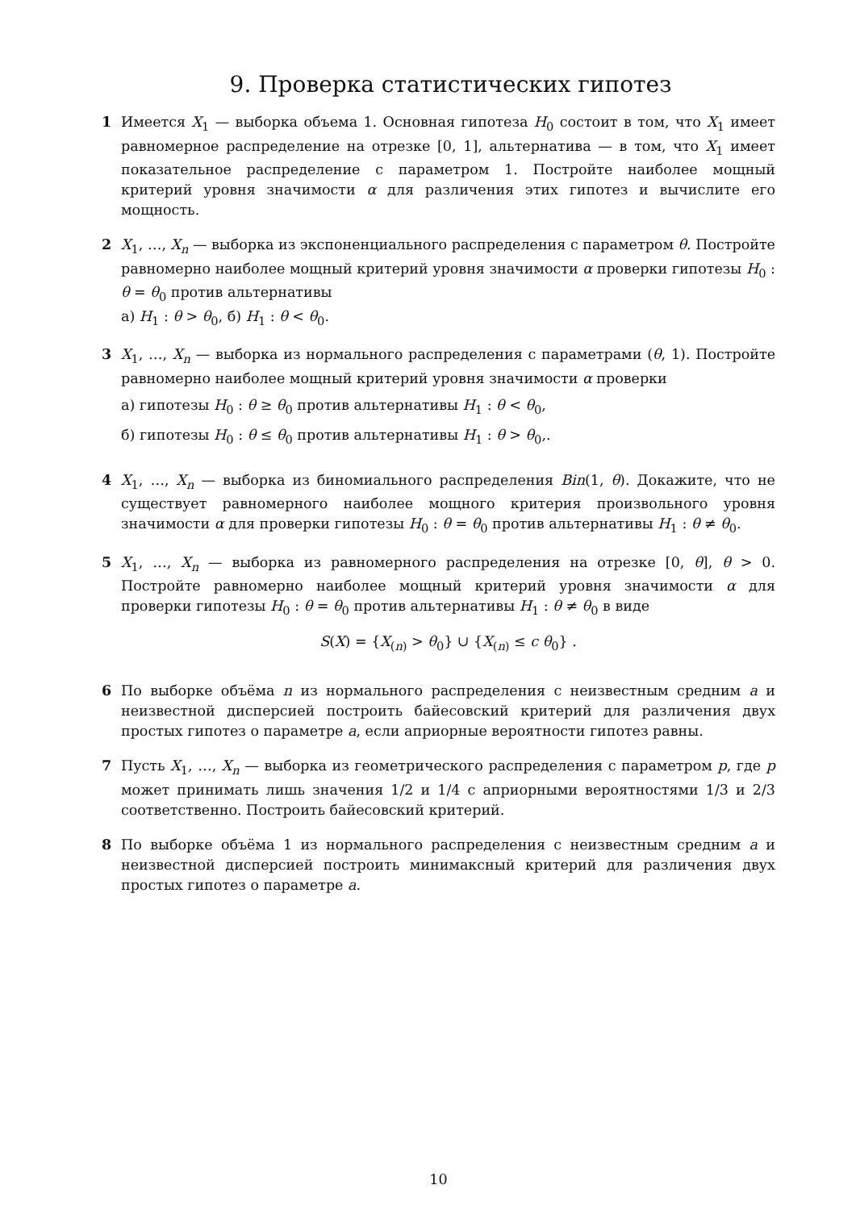9. Проверка статистических гипотез
1 Имеется X<sub>1</sub> — выборка объема 1. Основная гипотеза H<sub>0</sub> состоит в том, что X<sub>1</sub> имеет равномерное распределение на отрезке [0, 1], альтернатива — в том, что X<sub>1</sub> имеет показательное распределение с параметром 1. Постройте наиболее мощный критерий уровня значимости α для различения этих гипотез и вычислите его мощность.
2 X<sub>1</sub>, …, X<sub>n</sub> — выборка из экспоненциального распределения с параметром θ. Постройте равномерно наиболее мощный критерий уровня значимости α проверки гипотезы H<sub>0</sub> : θ = θ<sub>0</sub> против альтернативы
а) H<sub>1</sub> : θ > θ<sub>0</sub>, б) H<sub>1</sub> : θ < θ<sub>0</sub>.
3 X<sub>1</sub>, …, X<sub>n</sub> — выборка из нормального распределения с параметрами (θ, 1). Постройте равномерно наиболее мощный критерий уровня значимости α проверки
а) гипотезы H<sub>0</sub> : θ ≥ θ<sub>0</sub> против альтернативы H<sub>1</sub> : θ < θ<sub>0</sub>,
б) гипотезы H<sub>0</sub> : θ ≤ θ<sub>0</sub> против альтернативы H<sub>1</sub> : θ > θ<sub>0</sub>,.
4 X<sub>1</sub>, …, X<sub>n</sub> — выборка из биномиального распределения Bin(1, θ). Докажите, что не существует равномерного наиболее мощного критерия произвольного уровня значимости α для проверки гипотезы H<sub>0</sub> : θ = θ<sub>0</sub> против альтернативы H<sub>1</sub> : θ ≠ θ<sub>0</sub>.
5 X<sub>1</sub>, …, X<sub>n</sub> — выборка из равномерного распределения на отрезке [0, θ], θ > 0. Постройте равномерно наиболее мощный критерий уровня значимости α для проверки гипотезы H<sub>0</sub> : θ = θ<sub>0</sub> против альтернативы H<sub>1</sub> : θ ≠ θ<sub>0</sub> в виде
S(X) = {X<sub>(n)</sub> > θ<sub>0</sub>} ∪ {X<sub>(n)</sub> ≤ c θ<sub>0</sub>} .
6 По выборке объёма n из нормального распределения с неизвестным средним a и неизвестной дисперсией построить байесовский критерий для различения двух простых гипотез о параметре a, если априорные вероятности гипотез равны.
7 Пусть X<sub>1</sub>, …, X<sub>n</sub> — выборка из геометрического распределения с параметром p, где p может принимать лишь значения 1/2 и 1/4 с априорными вероятностями 1/3 и 2/3 соответственно. Построить байесовский критерий.
8 По выборке объёма 1 из нормального распределения с неизвестным средним a и неизвестной дисперсией построить минимаксный критерий для различения двух простых гипотез о параметре a.
10